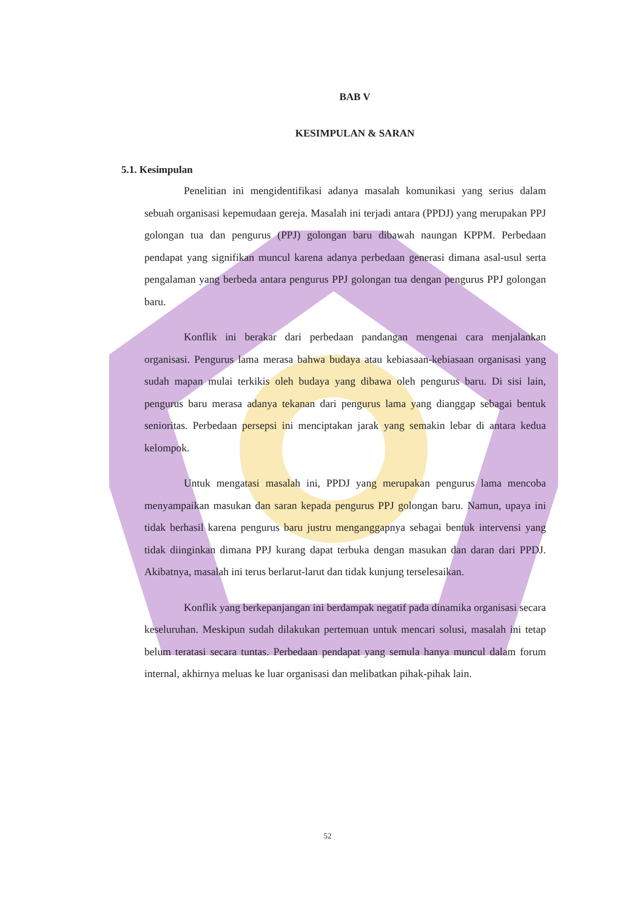BAB V
KESIMPULAN & SARAN
5.1. Kesimpulan
Penelitian ini mengidentifikasi adanya masalah komunikasi yang serius dalam sebuah organisasi kepemudaan gereja. Masalah ini terjadi antara (PPDJ) yang merupakan PPJ golongan tua dan pengurus (PPJ) golongan baru dibawah naungan KPPM. Perbedaan pendapat yang signifikan muncul karena adanya perbedaan generasi dimana asal-usul serta pengalaman yang berbeda antara pengurus PPJ golongan tua dengan pengurus PPJ golongan baru.
Konflik ini berakar dari perbedaan pandangan mengenai cara menjalankan organisasi. Pengurus lama merasa bahwa budaya atau kebiasaan-kebiasaan organisasi yang sudah mapan mulai terkikis oleh budaya yang dibawa oleh pengurus baru. Di sisi lain, pengurus baru merasa adanya tekanan dari pengurus lama yang dianggap sebagai bentuk senioritas. Perbedaan persepsi ini menciptakan jarak yang semakin lebar di antara kedua kelompok.
Untuk mengatasi masalah ini, PPDJ yang merupakan pengurus lama mencoba menyampaikan masukan dan saran kepada pengurus PPJ golongan baru. Namun, upaya ini tidak berhasil karena pengurus baru justru menganggapnya sebagai bentuk intervensi yang tidak diinginkan dimana PPJ kurang dapat terbuka dengan masukan dan daran dari PPDJ. Akibatnya, masalah ini terus berlarut-larut dan tidak kunjung terselesaikan.
Konflik yang berkepanjangan ini berdampak negatif pada dinamika organisasi secara keseluruhan. Meskipun sudah dilakukan pertemuan untuk mencari solusi, masalah ini tetap belum teratasi secara tuntas. Perbedaan pendapat yang semula hanya muncul dalam forum internal, akhirnya meluas ke luar organisasi dan melibatkan pihak-pihak lain.
52